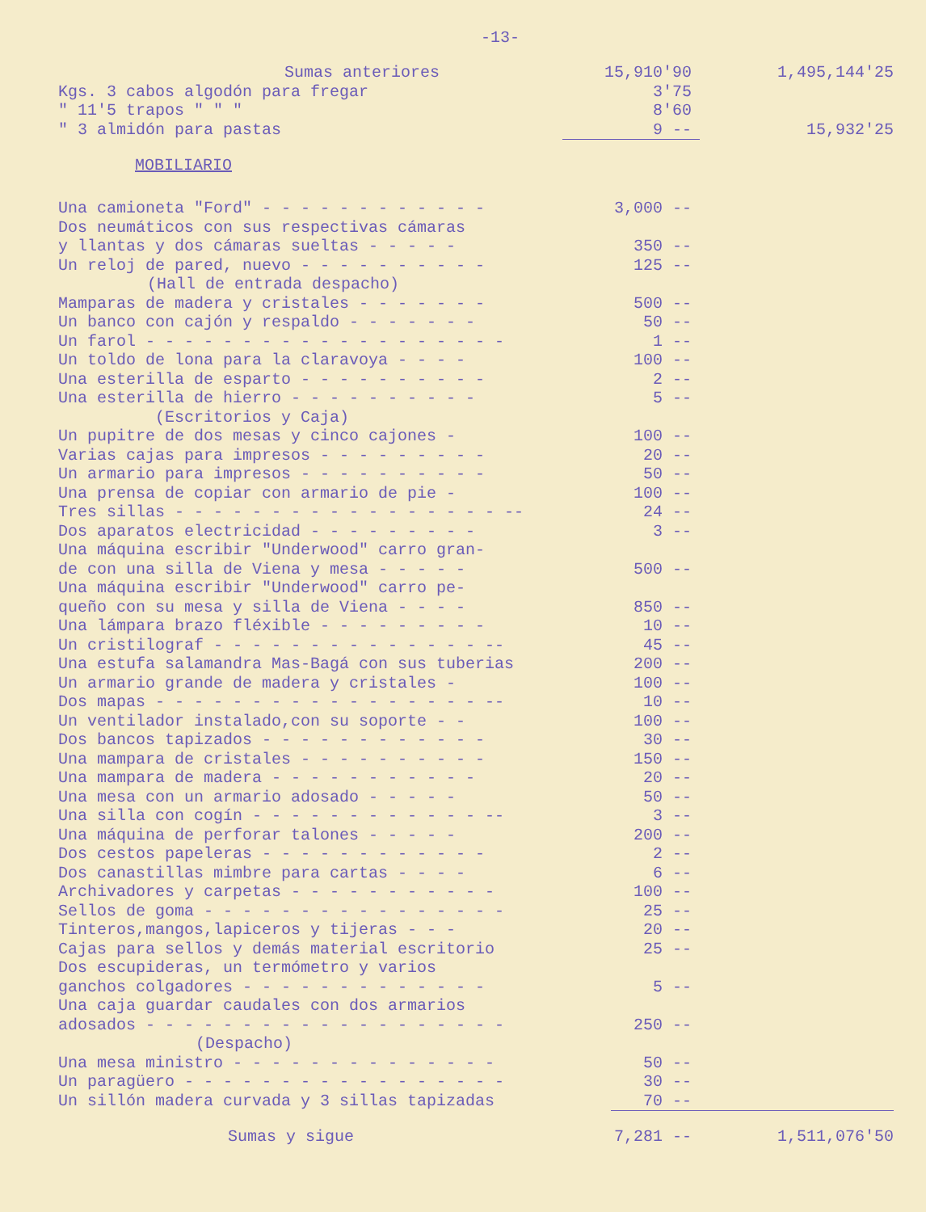-13-
| Sumas anteriores | 15,910'90 | 1,495,144'25 |
| Kgs. 3 cabos algodón para fregar | 3'75 | |
| " 11'5 trapos " " " | 8'60 | |
| " 3 almidón para pastas | 9 -- | 15,932'25 |
MOBILIARIO
| Una camioneta "Ford" - - - - - - - - - - - - | 3,000 -- | |
| Dos neumáticos con sus respectivas cámaras | | |
| y llantas y dos cámaras sueltas - - - - - | 350 -- | |
| Un reloj de pared, nuevo - - - - - - - - - - | 125 -- | |
| (Hall de entrada despacho) | | |
| Mamparas de madera y cristales - - - - - - - | 500 -- | |
| Un banco con cajón y respaldo - - - - - - - | 50 -- | |
| Un farol - - - - - - - - - - - - - - - - - - - | 1 -- | |
| Un toldo de lona para la claravoya - - - - | 100 -- | |
| Una esterilla de esparto - - - - - - - - - - | 2 -- | |
| Una esterilla de hierro - - - - - - - - - - | 5 -- | |
| (Escritorios y Caja) | | |
| Un pupitre de dos mesas y cinco cajones - | 100 -- | |
| Varias cajas para impresos - - - - - - - - - | 20 -- | |
| Un armario para impresos - - - - - - - - - - | 50 -- | |
| Una prensa de copiar con armario de pie - | 100 -- | |
| Tres sillas - - - - - - - - - - - - - - - - - -- | 24 -- | |
| Dos aparatos electricidad - - - - - - - - - | 3 -- | |
| Una máquina escribir "Underwood" carro gran- | | |
| de con una silla de Viena y mesa - - - - - | 500 -- | |
| Una máquina escribir "Underwood" carro pe- | | |
| queño con su mesa y silla de Viena - - - - | 850 -- | |
| Una lámpara brazo fléxible - - - - - - - - - | 10 -- | |
| Un cristilograf - - - - - - - - - - - - - - -- | 45 -- | |
| Una estufa salamandra Mas-Bagá con sus tuberias | 200 -- | |
| Un armario grande de madera y cristales - | 100 -- | |
| Dos mapas - - - - - - - - - - - - - - - - - -- | 10 -- | |
| Un ventilador instalado,con su soporte - - | 100 -- | |
| Dos bancos tapizados - - - - - - - - - - - - | 30 -- | |
| Una mampara de cristales - - - - - - - - - - | 150 -- | |
| Una mampara de madera - - - - - - - - - - - | 20 -- | |
| Una mesa con un armario adosado - - - - - | 50 -- | |
| Una silla con cogín - - - - - - - - - - - - -- | 3 -- | |
| Una máquina de perforar talones - - - - - | 200 -- | |
| Dos cestos papeleras - - - - - - - - - - - - | 2 -- | |
| Dos canastillas mimbre para cartas - - - - | 6 -- | |
| Archivadores y carpetas - - - - - - - - - - - | 100 -- | |
| Sellos de goma - - - - - - - - - - - - - - - - | 25 -- | |
| Tinteros,mangos,lapiceros y tijeras - - - | 20 -- | |
| Cajas para sellos y demás material escritorio | 25 -- | |
| Dos escupideras, un termómetro y varios | | |
| ganchos colgadores - - - - - - - - - - - - - | 5 -- | |
| Una caja guardar caudales con dos armarios | | |
| adosados - - - - - - - - - - - - - - - - - - - | 250 -- | |
| (Despacho) | | |
| Una mesa ministro - - - - - - - - - - - - - - | 50 -- | |
| Un paragüero - - - - - - - - - - - - - - - - - | 30 -- | |
| Un sillón madera curvada y 3 sillas tapizadas | 70 -- | |
| Sumas y sigue | 7,281 -- | 1,511,076'50 |